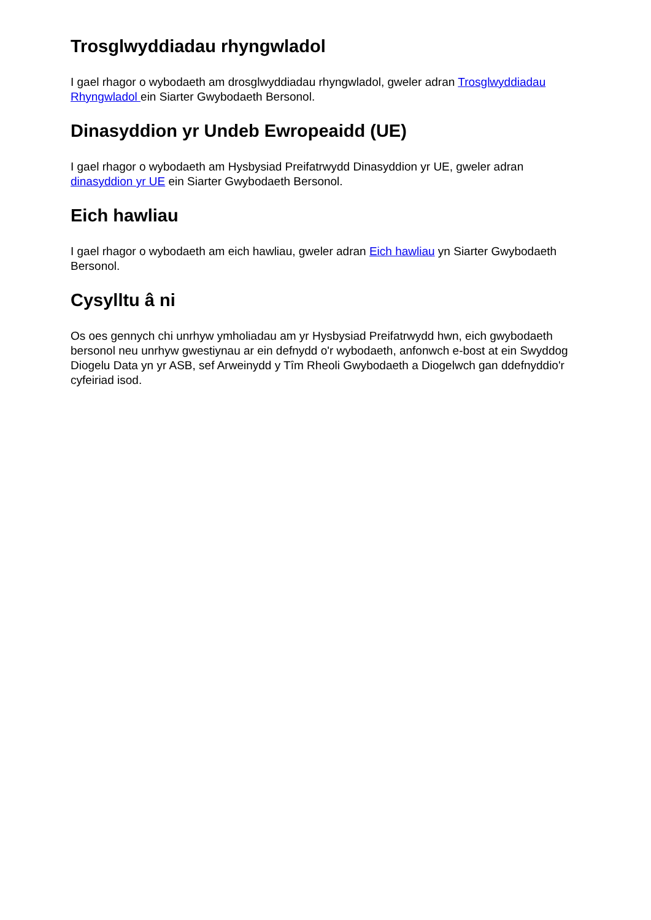Trosglwyddiadau rhyngwladol
I gael rhagor o wybodaeth am drosglwyddiadau rhyngwladol, gweler adran Trosglwyddiadau Rhyngwladol ein Siarter Gwybodaeth Bersonol.
Dinasyddion yr Undeb Ewropeaidd (UE)
I gael rhagor o wybodaeth am Hysbysiad Preifatrwydd Dinasyddion yr UE, gweler adran dinasyddion yr UE ein Siarter Gwybodaeth Bersonol.
Eich hawliau
I gael rhagor o wybodaeth am eich hawliau, gweler adran Eich hawliau yn Siarter Gwybodaeth Bersonol.
Cysylltu â ni
Os oes gennych chi unrhyw ymholiadau am yr Hysbysiad Preifatrwydd hwn, eich gwybodaeth bersonol neu unrhyw gwestiynau ar ein defnydd o'r wybodaeth, anfonwch e-bost at ein Swyddog Diogelu Data yn yr ASB, sef Arweinydd y Tîm Rheoli Gwybodaeth a Diogelwch gan ddefnyddio'r cyfeiriad isod.